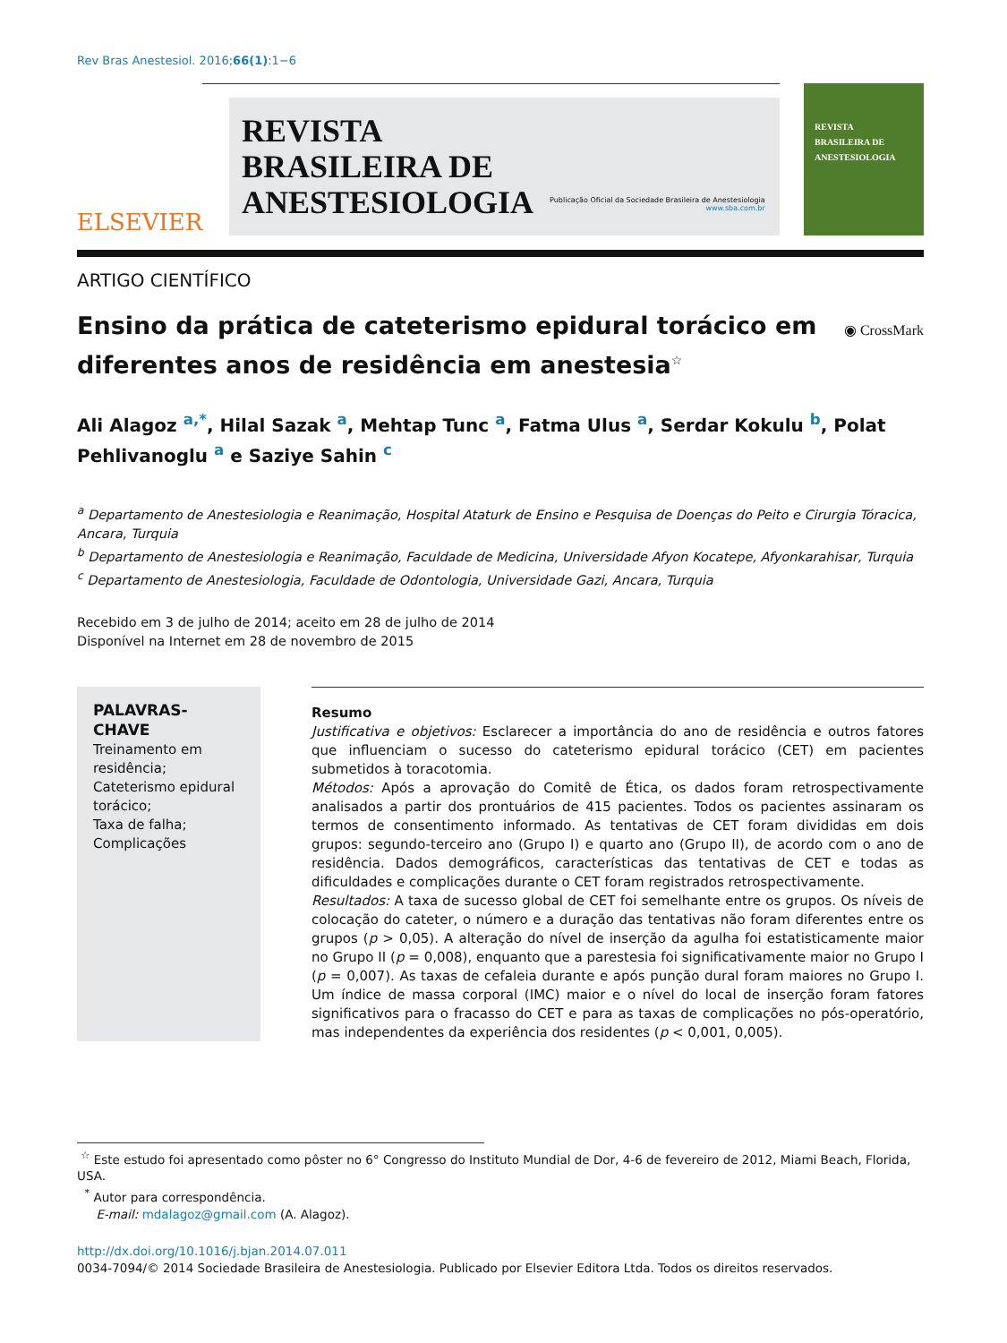Rev Bras Anestesiol. 2016;66(1):1−6
ELSEVIER
REVISTA
BRASILEIRA DE
ANESTESIOLOGIA
Publicação Oficial da Sociedade Brasileira de Anestesiologia
www.sba.com.br
REVISTA
BRASILEIRA DE
ANESTESIOLOGIA
ARTIGO CIENTÍFICO
Ensino da prática de cateterismo epidural torácico em diferentes anos de residência em anestesia<sup>☆</sup>
◉ CrossMark
Ali Alagoz <sup>a,*</sup>, Hilal Sazak <sup>a</sup>, Mehtap Tunc <sup>a</sup>, Fatma Ulus <sup>a</sup>, Serdar Kokulu <sup>b</sup>, Polat Pehlivanoglu <sup>a</sup> e Saziye Sahin <sup>c</sup>
<sup>a</sup> Departamento de Anestesiologia e Reanimação, Hospital Ataturk de Ensino e Pesquisa de Doenças do Peito e Cirurgia Tóracica, Ancara, Turquia
<sup>b</sup> Departamento de Anestesiologia e Reanimação, Faculdade de Medicina, Universidade Afyon Kocatepe, Afyonkarahisar, Turquia
<sup>c</sup> Departamento de Anestesiologia, Faculdade de Odontologia, Universidade Gazi, Ancara, Turquia
Recebido em 3 de julho de 2014; aceito em 28 de julho de 2014
Disponível na Internet em 28 de novembro de 2015
PALAVRAS-CHAVE
Treinamento em residência;
Cateterismo epidural torácico;
Taxa de falha;
Complicações
Resumo
Justificativa e objetivos: Esclarecer a importância do ano de residência e outros fatores que influenciam o sucesso do cateterismo epidural torácico (CET) em pacientes submetidos à toracotomia.
Métodos: Após a aprovação do Comitê de Ética, os dados foram retrospectivamente analisados a partir dos prontuários de 415 pacientes. Todos os pacientes assinaram os termos de consentimento informado. As tentativas de CET foram divididas em dois grupos: segundo-terceiro ano (Grupo I) e quarto ano (Grupo II), de acordo com o ano de residência. Dados demográficos, características das tentativas de CET e todas as dificuldades e complicações durante o CET foram registrados retrospectivamente.
Resultados: A taxa de sucesso global de CET foi semelhante entre os grupos. Os níveis de colocação do cateter, o número e a duração das tentativas não foram diferentes entre os grupos (p > 0,05). A alteração do nível de inserção da agulha foi estatisticamente maior no Grupo II (p = 0,008), enquanto que a parestesia foi significativamente maior no Grupo I (p = 0,007). As taxas de cefaleia durante e após punção dural foram maiores no Grupo I. Um índice de massa corporal (IMC) maior e o nível do local de inserção foram fatores significativos para o fracasso do CET e para as taxas de complicações no pós-operatório, mas independentes da experiência dos residentes (p < 0,001, 0,005).
<sup>☆</sup> Este estudo foi apresentado como pôster no 6° Congresso do Instituto Mundial de Dor, 4-6 de fevereiro de 2012, Miami Beach, Florida, USA.
<sup>*</sup> Autor para correspondência.
E-mail: mdalagoz@gmail.com (A. Alagoz).
http://dx.doi.org/10.1016/j.bjan.2014.07.011
0034-7094/© 2014 Sociedade Brasileira de Anestesiologia. Publicado por Elsevier Editora Ltda. Todos os direitos reservados.